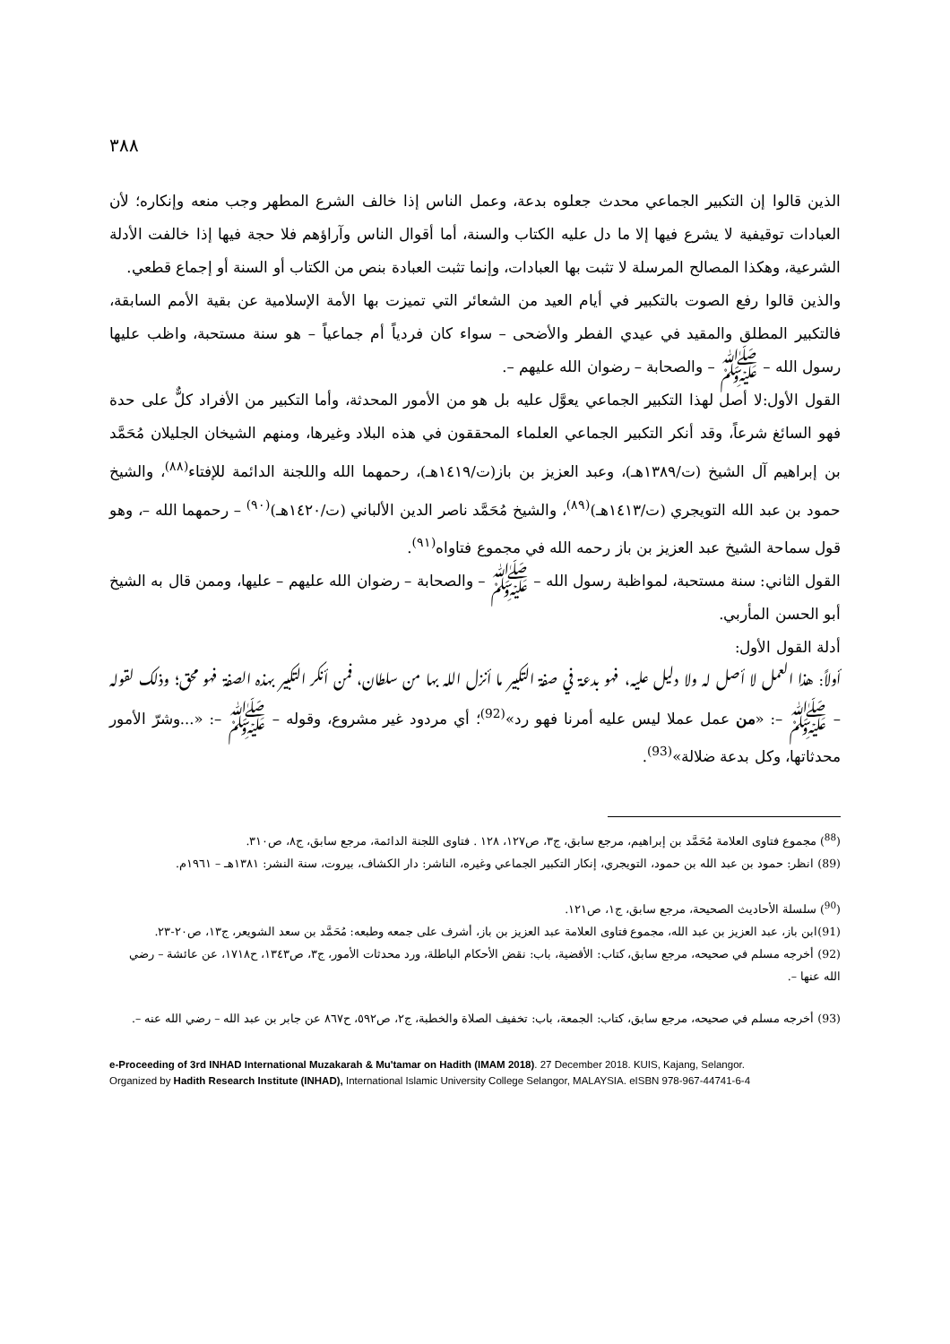٣٨٨
الذين قالوا إن التكبير الجماعي محدث جعلوه بدعة، وعمل الناس إذا خالف الشرع المطهر وجب منعه وإنكاره؛ لأن العبادات توقيفية لا يشرع فيها إلا ما دل عليه الكتاب والسنة، أما أقوال الناس وآراؤهم فلا حجة فيها إذا خالفت الأدلة الشرعية، وهكذا المصالح المرسلة لا تثبت بها العبادات، وإنما تثبت العبادة بنص من الكتاب أو السنة أو إجماع قطعي.
والذين قالوا رفع الصوت بالتكبير في أيام العيد من الشعائر التي تميزت بها الأمة الإسلامية عن بقية الأمم السابقة، فالتكبير المطلق والمقيد في عيدي الفطر والأضحى – سواء كان فردياً أم جماعياً – هو سنة مستحبة، واظب عليها رسول الله – ﷺ – والصحابة – رضوان الله عليهم –.
القول الأول:لا أصل لهذا التكبير الجماعي يعوَّل عليه بل هو من الأمور المحدثة، وأما التكبير من الأفراد كلٌّ على حدة فهو السائغ شرعاً، وقد أنكر التكبير الجماعي العلماء المحققون في هذه البلاد وغيرها، ومنهم الشيخان الجليلان مُحَمَّد بن إبراهيم آل الشيخ (ت/١٣٨٩هـ)، وعبد العزيز بن باز(ت/١٤١٩هـ)، رحمهما الله واللجنة الدائمة للإفتاء<sup>(٨٨)</sup>، والشيخ حمود بن عبد الله التويجري (ت/١٤١٣هـ)<sup>(٨٩)</sup>، والشيخ مُحَمَّد ناصر الدين الألباني (ت/١٤٢٠هـ)<sup>(٩٠)</sup> – رحمهما الله –، وهو قول سماحة الشيخ عبد العزيز بن باز رحمه الله في مجموع فتاواه<sup>(٩١)</sup>.
القول الثاني: سنة مستحبة، لمواظبة رسول الله – ﷺ – والصحابة – رضوان الله عليهم – عليها، وممن قال به الشيخ أبو الحسن المأربي.
أدلة القول الأول:
أولاً: هذا العمل لا أصل له ولا دليل عليه، فهو بدعة في صفة التكبير ما أنزل الله بها من سلطان، فمن أنكر التكبير بهذه الصفة فهو محق؛ وذلك لقوله – ﷺ –: «من عمل عملا ليس عليه أمرنا فهو رد»<sup>(92)</sup>؛ أي مردود غير مشروع، وقوله – ﷺ –: «...وشرّ الأمور محدثاتها، وكل بدعة ضلالة»<sup>(93)</sup>.
(<sup>88</sup>) مجموع فتاوى العلامة مُحَمَّد بن إبراهيم، مرجع سابق، ج٣، ص١٢٧، ١٢٨ . فتاوى اللجنة الدائمة، مرجع سابق، ج٨، ص٣١٠.
(89) انظر: حمود بن عبد الله بن حمود، التويجري، إنكار التكبير الجماعي وغيره، الناشر: دار الكشاف، بيروت، سنة النشر: ١٣٨١هـ – ١٩٦١م.
(<sup>90</sup>) سلسلة الأحاديث الصحيحة، مرجع سابق، ج١، ص١٢١.
(91)ابن باز، عبد العزيز بن عبد الله، مجموع فتاوى العلامة عبد العزيز بن باز، أشرف على جمعه وطبعه: مُحَمَّد بن سعد الشويعر، ج١٣، ص٢٠-٢٣.
(92) أخرجه مسلم في صحيحه، مرجع سابق، كتاب: الأقضية، باب: نقض الأحكام الباطلة، ورد محدثات الأمور، ج٣، ص١٣٤٣، ح١٧١٨، عن عائشة – رضي الله عنها –.
(93) أخرجه مسلم في صحيحه، مرجع سابق، كتاب: الجمعة، باب: تخفيف الصلاة والخطبة، ج٢، ص٥٩٢، ح٨٦٧ عن جابر بن عبد الله – رضي الله عنه –.
e-Proceeding of 3rd INHAD International Muzakarah & Mu'tamar on Hadith (IMAM 2018). 27 December 2018. KUIS, Kajang, Selangor.
Organized by Hadith Research Institute (INHAD), International Islamic University College Selangor, MALAYSIA. eISBN 978-967-44741-6-4